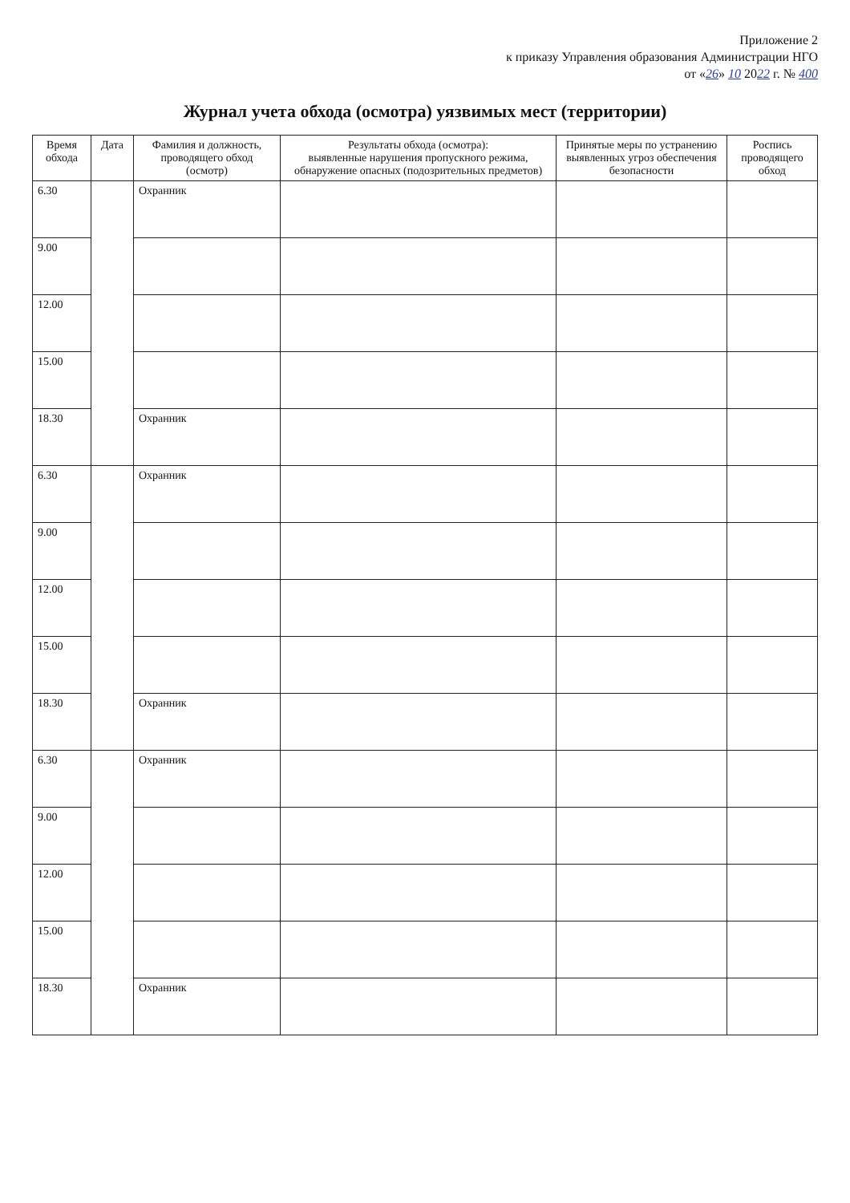Приложение 2
к приказу Управления образования Администрации НГО
от «26» 10 2022 г. № 400
Журнал учета обхода (осмотра) уязвимых мест (территории)
| Время обхода | Дата | Фамилия и должность, проводящего обход (осмотр) | Результаты обхода (осмотра): выявленные нарушения пропускного режима, обнаружение опасных (подозрительных предметов) | Принятые меры по устранению выявленных угроз обеспечения безопасности | Роспись проводящего обход |
| --- | --- | --- | --- | --- | --- |
| 6.30 | | Охранник | | | |
| 9.00 | | | | | |
| 12.00 | | | | | |
| 15.00 | | | | | |
| 18.30 | | Охранник | | | |
| 6.30 | | Охранник | | | |
| 9.00 | | | | | |
| 12.00 | | | | | |
| 15.00 | | | | | |
| 18.30 | | Охранник | | | |
| 6.30 | | Охранник | | | |
| 9.00 | | | | | |
| 12.00 | | | | | |
| 15.00 | | | | | |
| 18.30 | | Охранник | | | |